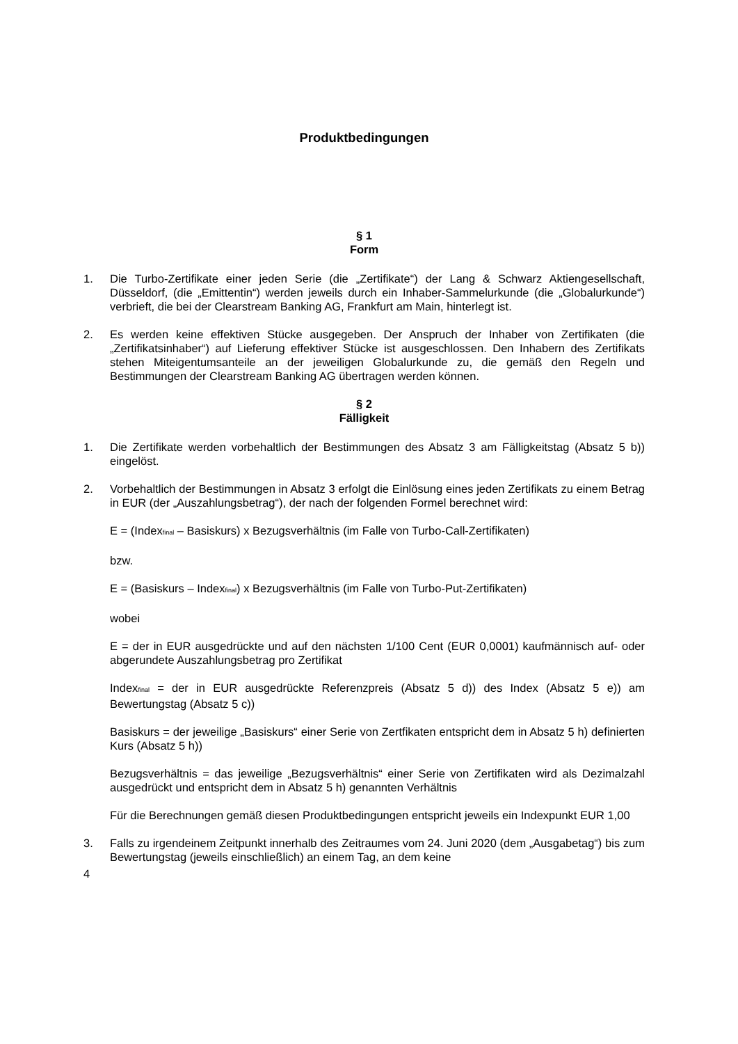Produktbedingungen
§ 1
Form
1. Die Turbo-Zertifikate einer jeden Serie (die „Zertifikate“) der Lang & Schwarz Aktiengesellschaft, Düsseldorf, (die „Emittentin“) werden jeweils durch ein Inhaber-Sammelurkunde (die „Globalurkunde“) verbrieft, die bei der Clearstream Banking AG, Frankfurt am Main, hinterlegt ist.
2. Es werden keine effektiven Stücke ausgegeben. Der Anspruch der Inhaber von Zertifikaten (die „Zertifikatsinhaber“) auf Lieferung effektiver Stücke ist ausgeschlossen. Den Inhabern des Zertifikats stehen Miteigentumsanteile an der jeweiligen Globalurkunde zu, die gemäß den Regeln und Bestimmungen der Clearstream Banking AG übertragen werden können.
§ 2
Fälligkeit
1. Die Zertifikate werden vorbehaltlich der Bestimmungen des Absatz 3 am Fälligkeitstag (Absatz 5 b)) eingelöst.
2. Vorbehaltlich der Bestimmungen in Absatz 3 erfolgt die Einlösung eines jeden Zertifikats zu einem Betrag in EUR (der „Auszahlungsbetrag“), der nach der folgenden Formel berechnet wird:
E = (Index<sub>final</sub> – Basiskurs) x Bezugsverhältnis (im Falle von Turbo-Call-Zertifikaten)
bzw.
E = (Basiskurs – Index<sub>final</sub>) x Bezugsverhältnis (im Falle von Turbo-Put-Zertifikaten)
wobei
E = der in EUR ausgedrückte und auf den nächsten 1/100 Cent (EUR 0,0001) kaufmännisch auf- oder abgerundete Auszahlungsbetrag pro Zertifikat
Index<sub>final</sub> = der in EUR ausgedrückte Referenzpreis (Absatz 5 d)) des Index (Absatz 5 e)) am Bewertungstag (Absatz 5 c))
Basiskurs = der jeweilige „Basiskurs“ einer Serie von Zertfikaten entspricht dem in Absatz 5 h) definierten Kurs (Absatz 5 h))
Bezugsverhältnis = das jeweilige „Bezugsverhältnis“ einer Serie von Zertifikaten wird als Dezimalzahl ausgedrückt und entspricht dem in Absatz 5 h) genannten Verhältnis
Für die Berechnungen gemäß diesen Produktbedingungen entspricht jeweils ein Indexpunkt EUR 1,00
3. Falls zu irgendeinem Zeitpunkt innerhalb des Zeitraumes vom 24. Juni 2020 (dem „Ausgabetag“) bis zum Bewertungstag (jeweils einschließlich) an einem Tag, an dem keine
4